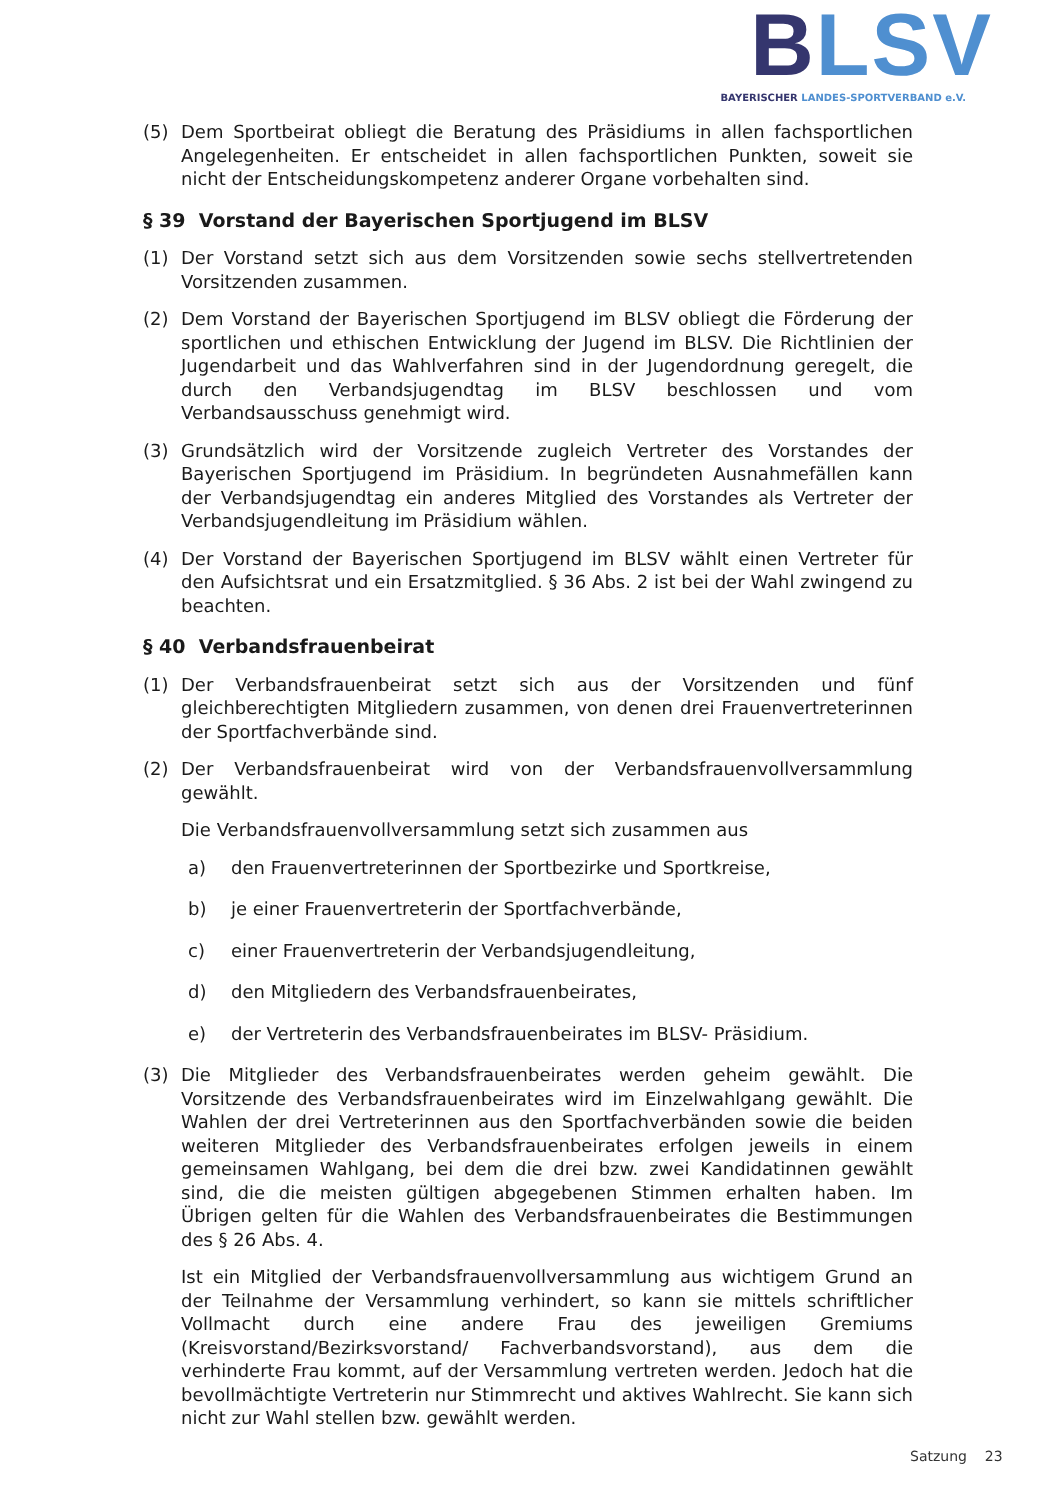BLSV
BAYERISCHER LANDES-SPORTVERBAND e.V.
(5) Dem Sportbeirat obliegt die Beratung des Präsidiums in allen fachsportlichen Angelegenheiten. Er entscheidet in allen fachsportlichen Punkten, soweit sie nicht der Entscheidungskompetenz anderer Organe vorbehalten sind.
§ 39 Vorstand der Bayerischen Sportjugend im BLSV
(1) Der Vorstand setzt sich aus dem Vorsitzenden sowie sechs stellvertretenden Vorsitzenden zusammen.
(2) Dem Vorstand der Bayerischen Sportjugend im BLSV obliegt die Förderung der sportlichen und ethischen Entwicklung der Jugend im BLSV. Die Richtlinien der Jugendarbeit und das Wahlverfahren sind in der Jugendordnung geregelt, die durch den Verbandsjugendtag im BLSV beschlossen und vom Verbandsausschuss genehmigt wird.
(3) Grundsätzlich wird der Vorsitzende zugleich Vertreter des Vorstandes der Bayerischen Sportjugend im Präsidium. In begründeten Ausnahmefällen kann der Verbandsjugendtag ein anderes Mitglied des Vorstandes als Vertreter der Verbandsjugendleitung im Präsidium wählen.
(4) Der Vorstand der Bayerischen Sportjugend im BLSV wählt einen Vertreter für den Aufsichtsrat und ein Ersatzmitglied. § 36 Abs. 2 ist bei der Wahl zwingend zu beachten.
§ 40 Verbandsfrauenbeirat
(1) Der Verbandsfrauenbeirat setzt sich aus der Vorsitzenden und fünf gleichberechtigten Mitgliedern zusammen, von denen drei Frauenvertreterinnen der Sportfachverbände sind.
(2) Der Verbandsfrauenbeirat wird von der Verbandsfrauenvollversammlung gewählt.
Die Verbandsfrauenvollversammlung setzt sich zusammen aus
a) den Frauenvertreterinnen der Sportbezirke und Sportkreise,
b) je einer Frauenvertreterin der Sportfachverbände,
c) einer Frauenvertreterin der Verbandsjugendleitung,
d) den Mitgliedern des Verbandsfrauenbeirates,
e) der Vertreterin des Verbandsfrauenbeirates im BLSV- Präsidium.
(3) Die Mitglieder des Verbandsfrauenbeirates werden geheim gewählt. Die Vorsitzende des Verbandsfrauenbeirates wird im Einzelwahlgang gewählt. Die Wahlen der drei Vertreterinnen aus den Sportfachverbänden sowie die beiden weiteren Mitglieder des Verbandsfrauenbeirates erfolgen jeweils in einem gemeinsamen Wahlgang, bei dem die drei bzw. zwei Kandidatinnen gewählt sind, die die meisten gültigen abgegebenen Stimmen erhalten haben. Im Übrigen gelten für die Wahlen des Verbandsfrauenbeirates die Bestimmungen des § 26 Abs. 4.
Ist ein Mitglied der Verbandsfrauenvollversammlung aus wichtigem Grund an der Teilnahme der Versammlung verhindert, so kann sie mittels schriftlicher Vollmacht durch eine andere Frau des jeweiligen Gremiums (Kreisvorstand/Bezirksvorstand/ Fachverbandsvorstand), aus dem die verhinderte Frau kommt, auf der Versammlung vertreten werden. Jedoch hat die bevollmächtigte Vertreterin nur Stimmrecht und aktives Wahlrecht. Sie kann sich nicht zur Wahl stellen bzw. gewählt werden.
Satzung 23